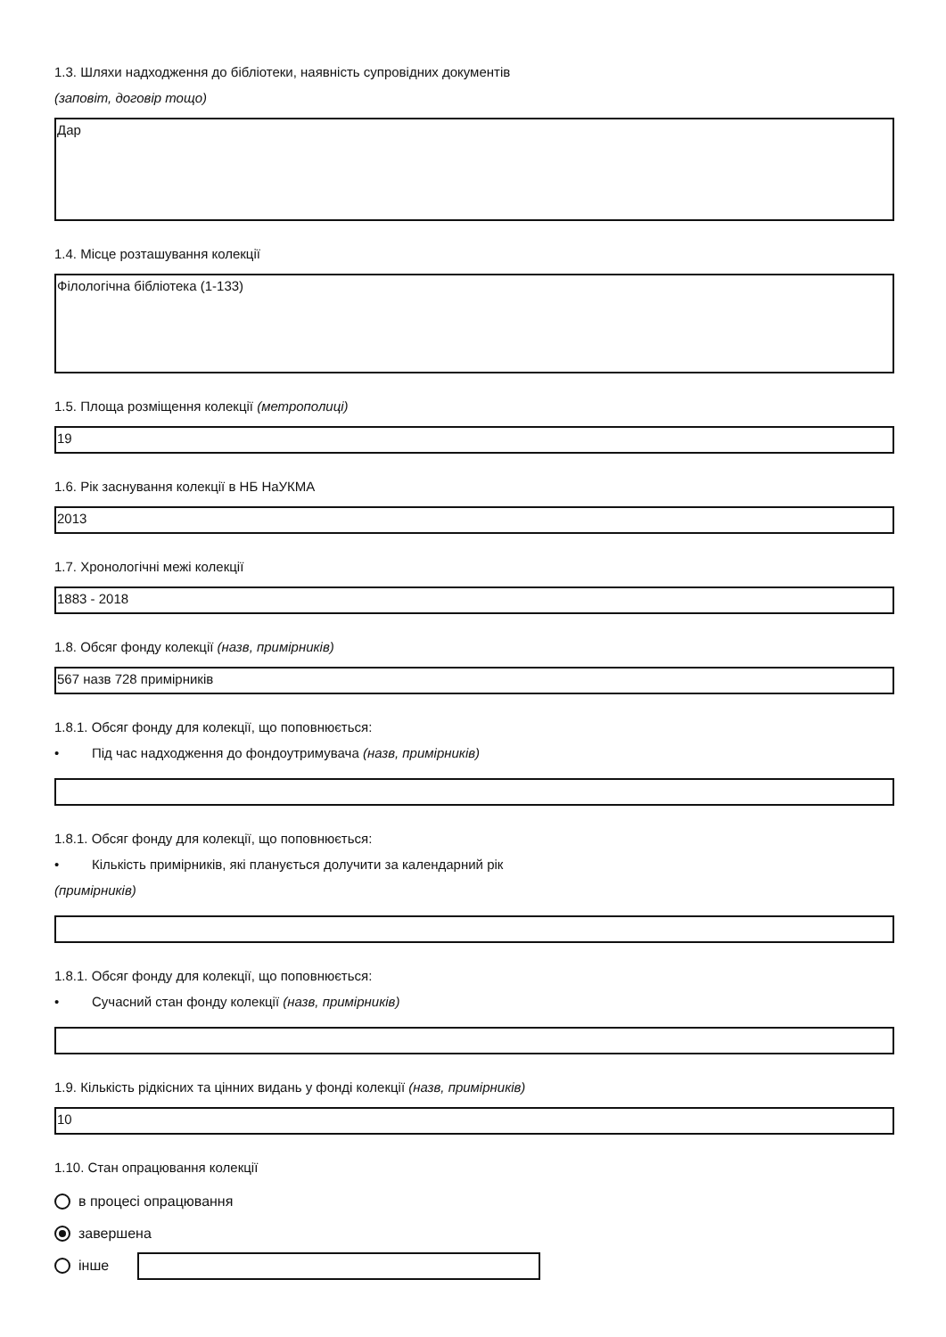1.3. Шляхи надходження до бібліотеки, наявність супровідних документів
(заповіт, договір тощо)
Дар
1.4. Місце розташування колекції
Філологічна бібліотека (1-133)
1.5. Площа розміщення колекції (метрополиці)
19
1.6. Рік заснування колекції в НБ НаУКМА
2013
1.7. Хронологічні межі колекції
1883 - 2018
1.8. Обсяг фонду колекції (назв, примірників)
567 назв 728 примірників
1.8.1. Обсяг фонду для колекції, що поповнюється:
• Під час надходження до фондоутримувача (назв, примірників)
1.8.1. Обсяг фонду для колекції, що поповнюється:
• Кількість примірників, які планується долучити за календарний рік
(примірників)
1.8.1. Обсяг фонду для колекції, що поповнюється:
• Сучасний стан фонду колекції (назв, примірників)
1.9. Кількість рідкісних та цінних видань у фонді колекції (назв, примірників)
10
1.10. Стан опрацювання колекції
в процесі опрацювання
завершена
інше